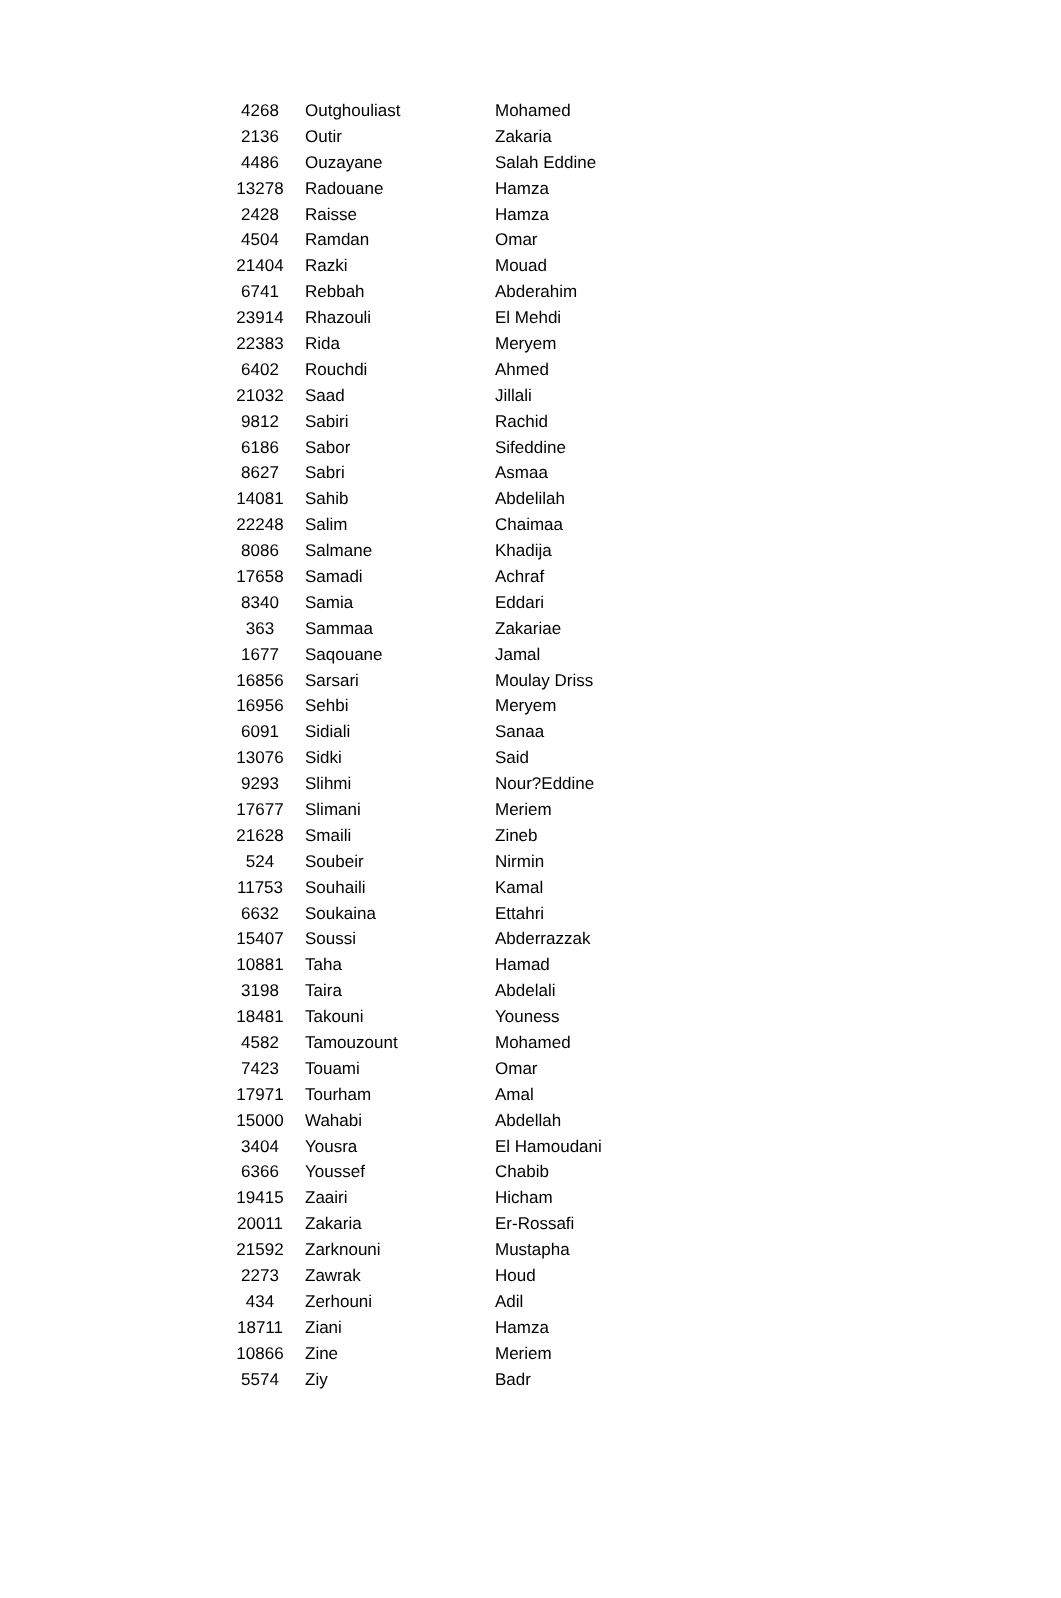| 4268 | Outghouliast | Mohamed |
| 2136 | Outir | Zakaria |
| 4486 | Ouzayane | Salah Eddine |
| 13278 | Radouane | Hamza |
| 2428 | Raisse | Hamza |
| 4504 | Ramdan | Omar |
| 21404 | Razki | Mouad |
| 6741 | Rebbah | Abderahim |
| 23914 | Rhazouli | El Mehdi |
| 22383 | Rida | Meryem |
| 6402 | Rouchdi | Ahmed |
| 21032 | Saad | Jillali |
| 9812 | Sabiri | Rachid |
| 6186 | Sabor | Sifeddine |
| 8627 | Sabri | Asmaa |
| 14081 | Sahib | Abdelilah |
| 22248 | Salim | Chaimaa |
| 8086 | Salmane | Khadija |
| 17658 | Samadi | Achraf |
| 8340 | Samia | Eddari |
| 363 | Sammaa | Zakariae |
| 1677 | Saqouane | Jamal |
| 16856 | Sarsari | Moulay Driss |
| 16956 | Sehbi | Meryem |
| 6091 | Sidiali | Sanaa |
| 13076 | Sidki | Said |
| 9293 | Slihmi | Nour?Eddine |
| 17677 | Slimani | Meriem |
| 21628 | Smaili | Zineb |
| 524 | Soubeir | Nirmin |
| 11753 | Souhaili | Kamal |
| 6632 | Soukaina | Ettahri |
| 15407 | Soussi | Abderrazzak |
| 10881 | Taha | Hamad |
| 3198 | Taira | Abdelali |
| 18481 | Takouni | Youness |
| 4582 | Tamouzount | Mohamed |
| 7423 | Touami | Omar |
| 17971 | Tourham | Amal |
| 15000 | Wahabi | Abdellah |
| 3404 | Yousra | El Hamoudani |
| 6366 | Youssef | Chabib |
| 19415 | Zaairi | Hicham |
| 20011 | Zakaria | Er-Rossafi |
| 21592 | Zarknouni | Mustapha |
| 2273 | Zawrak | Houd |
| 434 | Zerhouni | Adil |
| 18711 | Ziani | Hamza |
| 10866 | Zine | Meriem |
| 5574 | Ziy | Badr |